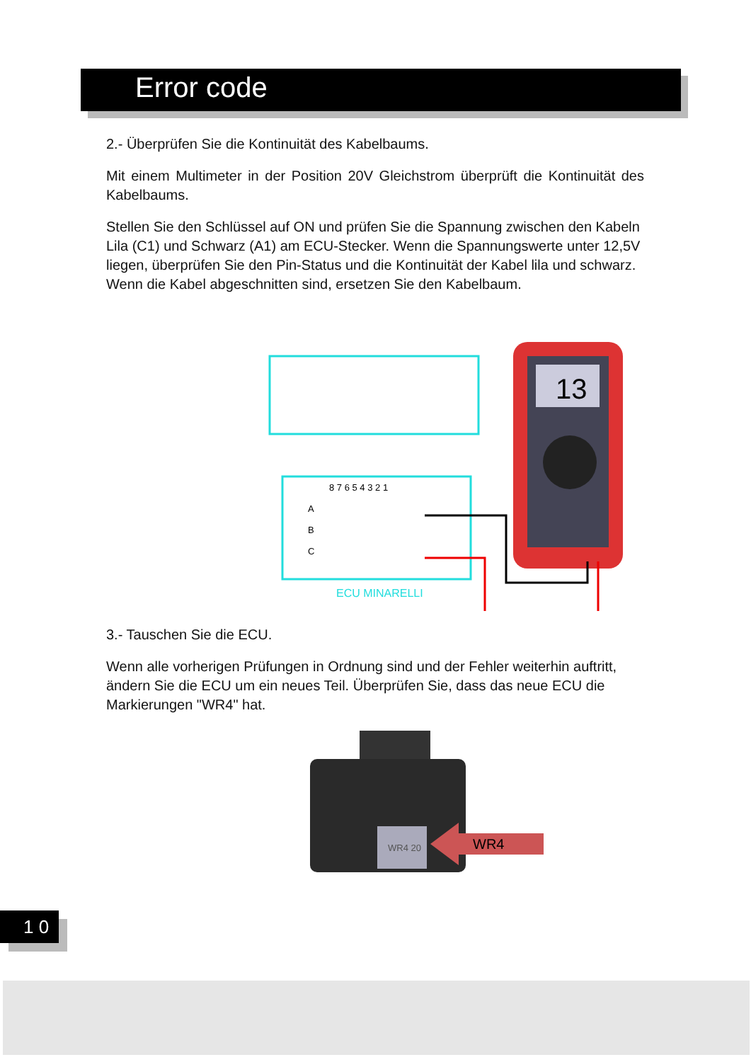Error code
2.- Überprüfen Sie die Kontinuität des Kabelbaums.
Mit einem Multimeter in der Position 20V Gleichstrom überprüft die Kontinuität des Kabelbaums.
Stellen Sie den Schlüssel auf ON und prüfen Sie die Spannung zwischen den Kabeln Lila (C1) und Schwarz (A1) am ECU-Stecker. Wenn die Spannungswerte unter 12,5V liegen, überprüfen Sie den Pin-Status und die Kontinuität der Kabel lila und schwarz. Wenn die Kabel abgeschnitten sind, ersetzen Sie den Kabelbaum.
8 7 6 5 4 3 2 1
A
B
C
ECU MINARELLI
13
3.- Tauschen Sie die ECU.
Wenn alle vorherigen Prüfungen in Ordnung sind und der Fehler weiterhin auftritt, ändern Sie die ECU um ein neues Teil. Überprüfen Sie, dass das neue ECU die Markierungen "WR4" hat.
WR4 20
WR4
1 0